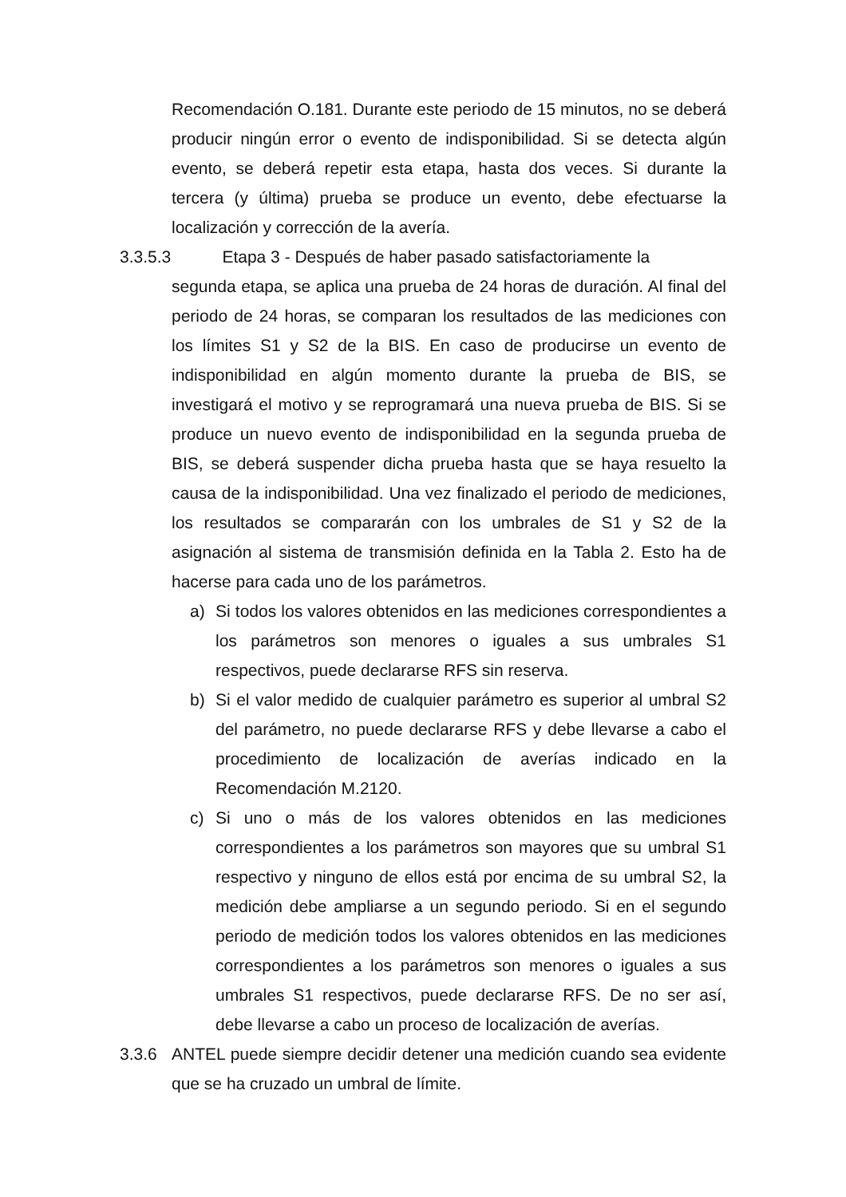Recomendación O.181. Durante este periodo de 15 minutos, no se deberá producir ningún error o evento de indisponibilidad. Si se detecta algún evento, se deberá repetir esta etapa, hasta dos veces. Si durante la tercera (y última) prueba se produce un evento, debe efectuarse la localización y corrección de la avería.
3.3.5.3 Etapa 3 - Después de haber pasado satisfactoriamente la
segunda etapa, se aplica una prueba de 24 horas de duración. Al final del periodo de 24 horas, se comparan los resultados de las mediciones con los límites S1 y S2 de la BIS. En caso de producirse un evento de indisponibilidad en algún momento durante la prueba de BIS, se investigará el motivo y se reprogramará una nueva prueba de BIS. Si se produce un nuevo evento de indisponibilidad en la segunda prueba de BIS, se deberá suspender dicha prueba hasta que se haya resuelto la causa de la indisponibilidad. Una vez finalizado el periodo de mediciones, los resultados se compararán con los umbrales de S1 y S2 de la asignación al sistema de transmisión definida en la Tabla 2. Esto ha de hacerse para cada uno de los parámetros.
a) Si todos los valores obtenidos en las mediciones correspondientes a los parámetros son menores o iguales a sus umbrales S1 respectivos, puede declararse RFS sin reserva.
b) Si el valor medido de cualquier parámetro es superior al umbral S2 del parámetro, no puede declararse RFS y debe llevarse a cabo el procedimiento de localización de averías indicado en la Recomendación M.2120.
c) Si uno o más de los valores obtenidos en las mediciones correspondientes a los parámetros son mayores que su umbral S1 respectivo y ninguno de ellos está por encima de su umbral S2, la medición debe ampliarse a un segundo periodo. Si en el segundo periodo de medición todos los valores obtenidos en las mediciones correspondientes a los parámetros son menores o iguales a sus umbrales S1 respectivos, puede declararse RFS. De no ser así, debe llevarse a cabo un proceso de localización de averías.
3.3.6 ANTEL puede siempre decidir detener una medición cuando sea evidente que se ha cruzado un umbral de límite.